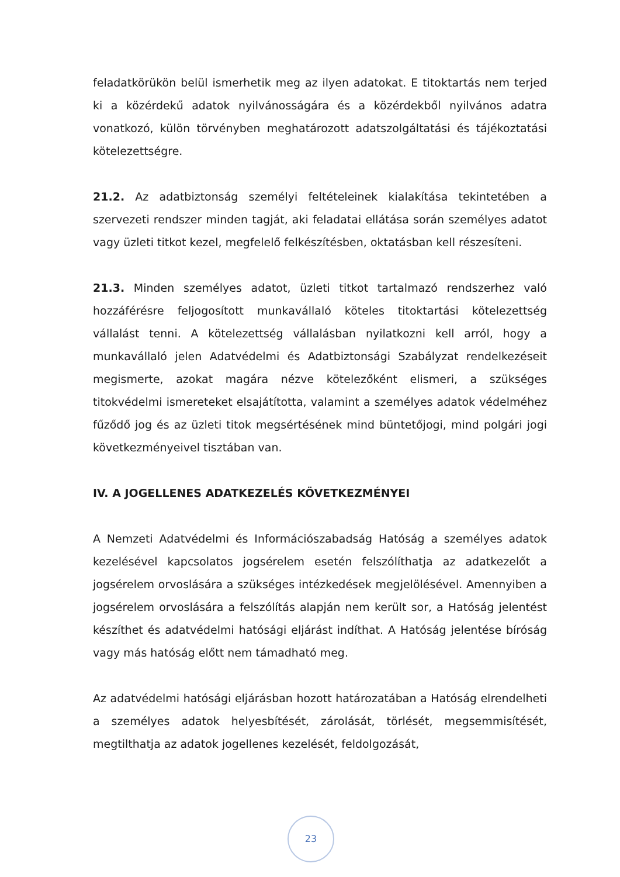feladatkörükön belül ismerhetik meg az ilyen adatokat. E titoktartás nem terjed ki a közérdekű adatok nyilvánosságára és a közérdekből nyilvános adatra vonatkozó, külön törvényben meghatározott adatszolgáltatási és tájékoztatási kötelezettségre.
21.2. Az adatbiztonság személyi feltételeinek kialakítása tekintetében a szervezeti rendszer minden tagját, aki feladatai ellátása során személyes adatot vagy üzleti titkot kezel, megfelelő felkészítésben, oktatásban kell részesíteni.
21.3. Minden személyes adatot, üzleti titkot tartalmazó rendszerhez való hozzáférésre feljogosított munkavállaló köteles titoktartási kötelezettség vállalást tenni. A kötelezettség vállalásban nyilatkozni kell arról, hogy a munkavállaló jelen Adatvédelmi és Adatbiztonsági Szabályzat rendelkezéseit megismerte, azokat magára nézve kötelezőként elismeri, a szükséges titokvédelmi ismereteket elsajátította, valamint a személyes adatok védelméhez fűződő jog és az üzleti titok megsértésének mind büntetőjogi, mind polgári jogi következményeivel tisztában van.
IV. A JOGELLENES ADATKEZELÉS KÖVETKEZMÉNYEI
A Nemzeti Adatvédelmi és Információszabadság Hatóság a személyes adatok kezelésével kapcsolatos jogsérelem esetén felszólíthatja az adatkezelőt a jogsérelem orvoslására a szükséges intézkedések megjelölésével. Amennyiben a jogsérelem orvoslására a felszólítás alapján nem került sor, a Hatóság jelentést készíthet és adatvédelmi hatósági eljárást indíthat. A Hatóság jelentése bíróság vagy más hatóság előtt nem támadható meg.
Az adatvédelmi hatósági eljárásban hozott határozatában a Hatóság elrendelheti a személyes adatok helyesbítését, zárolását, törlését, megsemmisítését, megtilthatja az adatok jogellenes kezelését, feldolgozását,
23